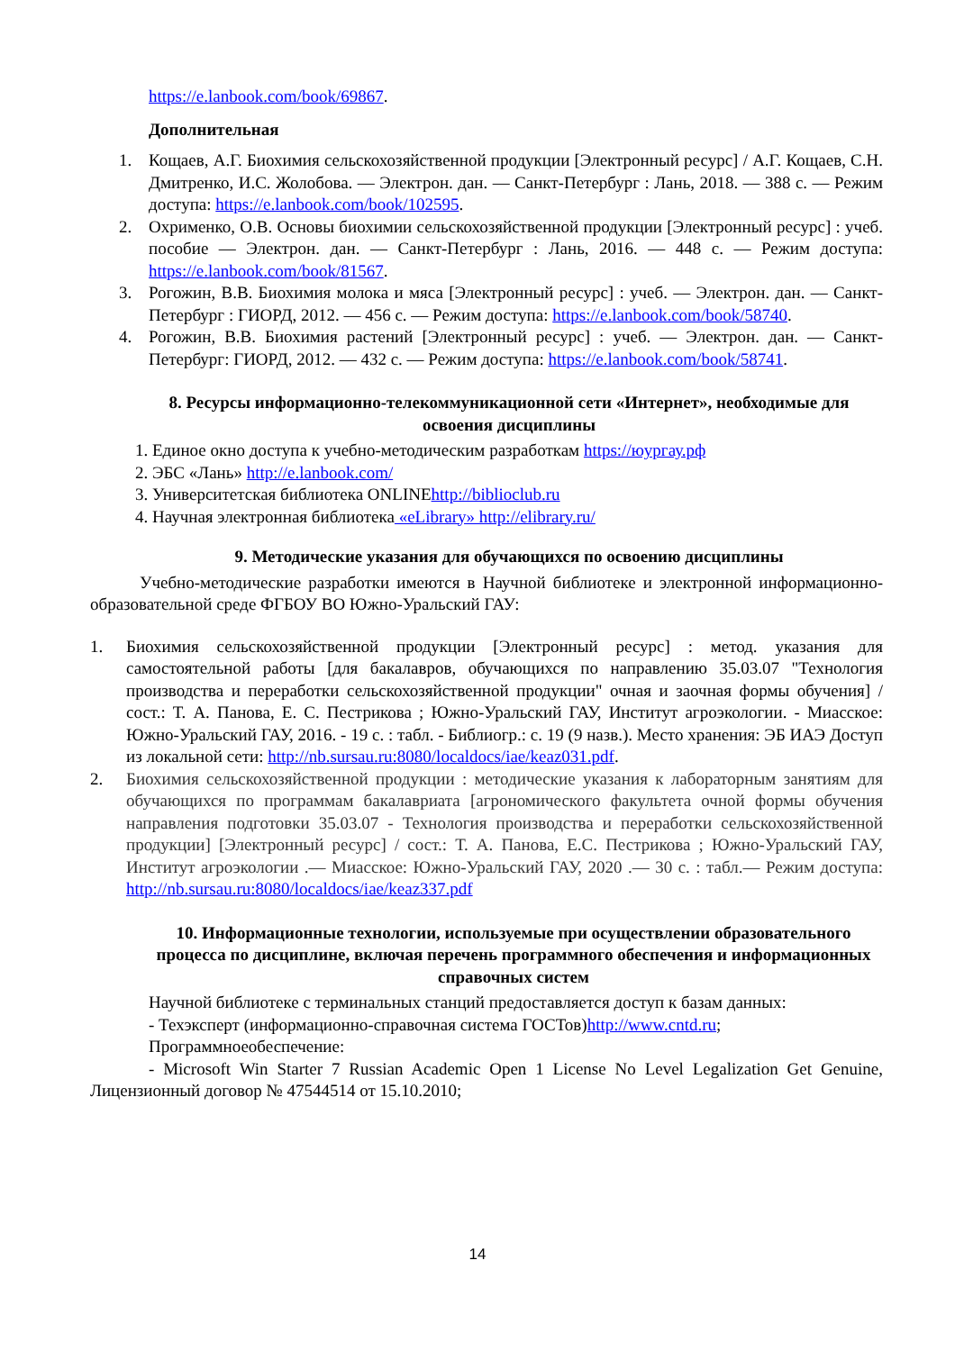https://e.lanbook.com/book/69867.
Дополнительная
1. Кощаев, А.Г. Биохимия сельскохозяйственной продукции [Электронный ресурс] / А.Г. Кощаев, С.Н. Дмитренко, И.С. Жолобова. — Электрон. дан. — Санкт-Петербург : Лань, 2018. — 388 с. — Режим доступа: https://e.lanbook.com/book/102595.
2. Охрименко, О.В. Основы биохимии сельскохозяйственной продукции [Электронный ресурс] : учеб. пособие — Электрон. дан. — Санкт-Петербург : Лань, 2016. — 448 с. — Режим доступа: https://e.lanbook.com/book/81567.
3. Рогожин, В.В. Биохимия молока и мяса [Электронный ресурс] : учеб. — Электрон. дан. — Санкт-Петербург : ГИОРД, 2012. — 456 с. — Режим доступа: https://e.lanbook.com/book/58740.
4. Рогожин, В.В. Биохимия растений [Электронный ресурс] : учеб. — Электрон. дан. — Санкт-Петербург: ГИОРД, 2012. — 432 с. — Режим доступа: https://e.lanbook.com/book/58741.
8. Ресурсы информационно-телекоммуникационной сети «Интернет», необходимые для освоения дисциплины
1. Единое окно доступа к учебно-методическим разработкам https://юургау.рф
2. ЭБС «Лань» http://e.lanbook.com/
3. Университетская библиотека ONLINEhttp://biblioclub.ru
4. Научная электронная библиотека «eLibrary» http://elibrary.ru/
9. Методические указания для обучающихся по освоению дисциплины
Учебно-методические разработки имеются в Научной библиотеке и электронной информационно-образовательной среде ФГБОУ ВО Южно-Уральский ГАУ:
1. Биохимия сельскохозяйственной продукции [Электронный ресурс] : метод. указания для самостоятельной работы [для бакалавров, обучающихся по направлению 35.03.07 "Технология производства и переработки сельскохозяйственной продукции" очная и заочная формы обучения] / сост.: Т. А. Панова, Е. С. Пестрикова ; Южно-Уральский ГАУ, Институт агроэкологии. - Миасское: Южно-Уральский ГАУ, 2016. - 19 с. : табл. - Библиогр.: с. 19 (9 назв.). Место хранения: ЭБ ИАЭ Доступ из локальной сети: http://nb.sursau.ru:8080/localdocs/iae/keaz031.pdf.
2. Биохимия сельскохозяйственной продукции : методические указания к лабораторным занятиям для обучающихся по программам бакалавриата [агрономического факультета очной формы обучения направления подготовки 35.03.07 - Технология производства и переработки сельскохозяйственной продукции] [Электронный ресурс] / сост.: Т. А. Панова, Е.С. Пестрикова ; Южно-Уральский ГАУ, Институт агроэкологии .— Миасское: Южно-Уральский ГАУ, 2020 .— 30 с. : табл.— Режим доступа: http://nb.sursau.ru:8080/localdocs/iae/keaz337.pdf
10. Информационные технологии, используемые при осуществлении образовательного процесса по дисциплине, включая перечень программного обеспечения и информационных справочных систем
Научной библиотеке с терминальных станций предоставляется доступ к базам данных:
- Техэксперт (информационно-справочная система ГОСТов)http://www.cntd.ru;
Программноеобеспечение:
- Microsoft Win Starter 7 Russian Academic Open 1 License No Level Legalization Get Genuine, Лицензионный договор № 47544514 от 15.10.2010;
14